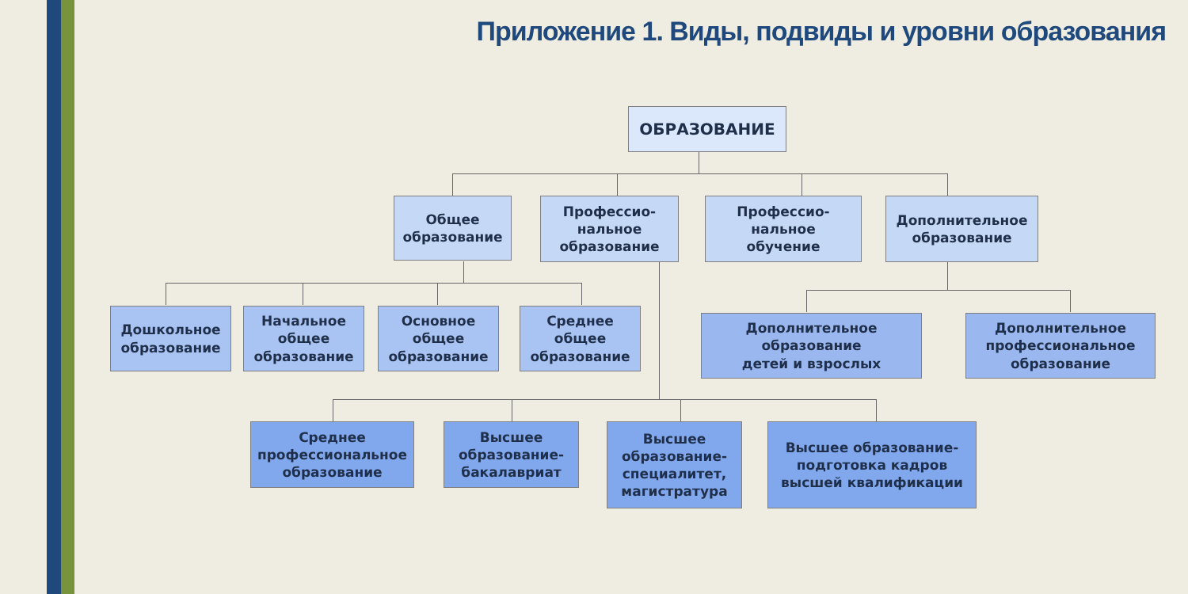Приложение 1. Виды, подвиды и уровни образования
ОБРАЗОВАНИЕ
Общее
образование
Профессио-
нальное
образование
Профессио-
нальное
обучение
Дополнительное
образование
Дошкольное
образование
Начальное
общее
образование
Основное
общее
образование
Среднее
общее
образование
Дополнительное
образование
детей и взрослых
Дополнительное
профессиональное
образование
Среднее
профессиональное
образование
Высшее
образование-
бакалавриат
Высшее
образование-
специалитет,
магистратура
Высшее образование-
подготовка кадров
высшей квалификации